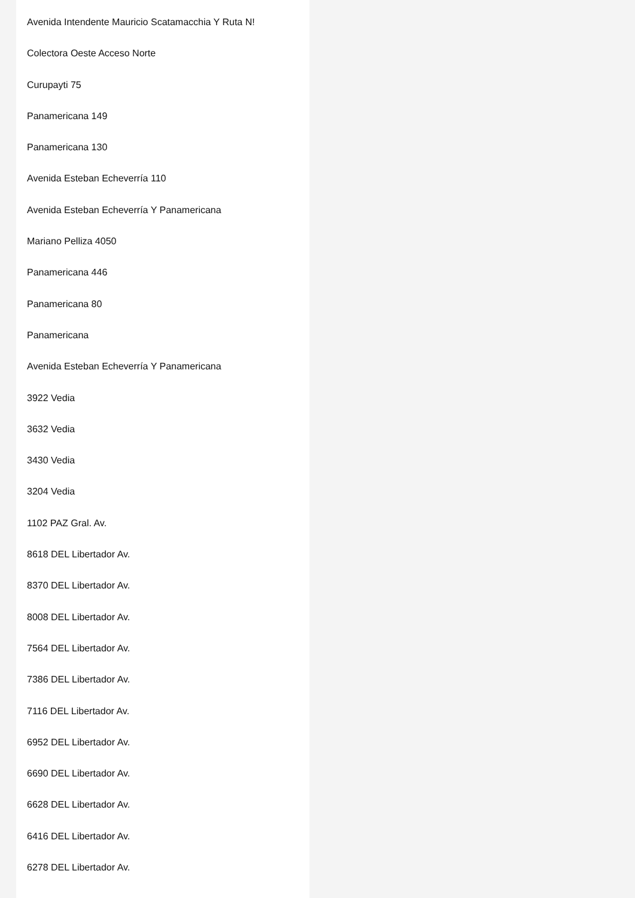Avenida Intendente Mauricio Scatamacchia Y Ruta N!
Colectora Oeste Acceso Norte
Curupayti 75
Panamericana 149
Panamericana 130
Avenida Esteban Echeverría 110
Avenida Esteban Echeverría Y Panamericana
Mariano Pelliza 4050
Panamericana 446
Panamericana 80
Panamericana
Avenida Esteban Echeverría Y Panamericana
3922 Vedia
3632 Vedia
3430 Vedia
3204 Vedia
1102 PAZ Gral. Av.
8618 DEL Libertador Av.
8370 DEL Libertador Av.
8008 DEL Libertador Av.
7564 DEL Libertador Av.
7386 DEL Libertador Av.
7116 DEL Libertador Av.
6952 DEL Libertador Av.
6690 DEL Libertador Av.
6628 DEL Libertador Av.
6416 DEL Libertador Av.
6278 DEL Libertador Av.